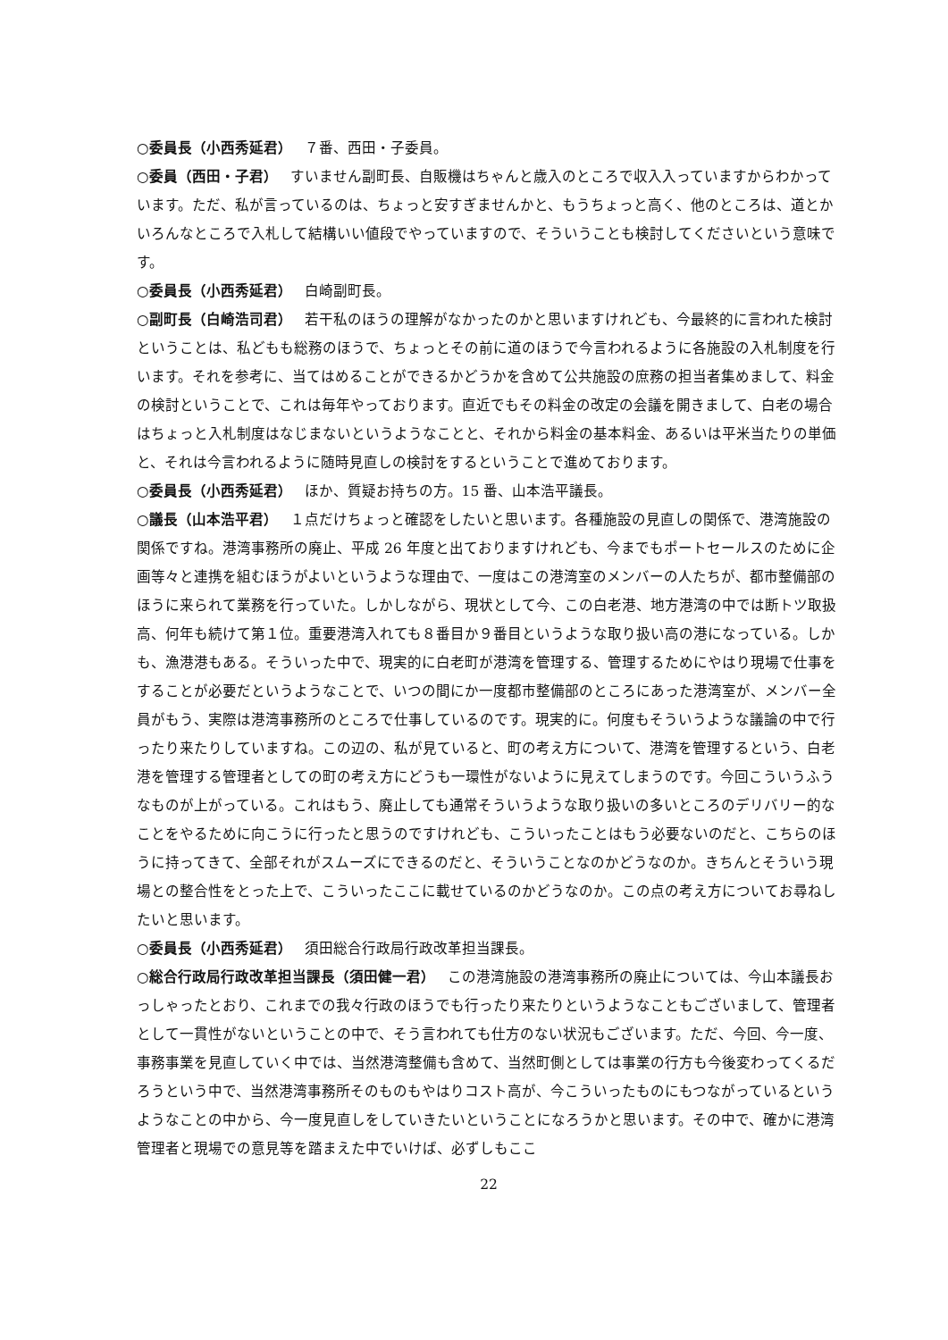○委員長（小西秀延君） ７番、西田・子委員。
○委員（西田・子君） すいません副町長、自販機はちゃんと歳入のところで収入入っていますからわかっています。ただ、私が言っているのは、ちょっと安すぎませんかと、もうちょっと高く、他のところは、道とかいろんなところで入札して結構いい値段でやっていますので、そういうことも検討してくださいという意味です。
○委員長（小西秀延君） 白崎副町長。
○副町長（白崎浩司君） 若干私のほうの理解がなかったのかと思いますけれども、今最終的に言われた検討ということは、私どもも総務のほうで、ちょっとその前に道のほうで今言われるように各施設の入札制度を行います。それを参考に、当てはめることができるかどうかを含めて公共施設の庶務の担当者集めまして、料金の検討ということで、これは毎年やっております。直近でもその料金の改定の会議を開きまして、白老の場合はちょっと入札制度はなじまないというようなことと、それから料金の基本料金、あるいは平米当たりの単価と、それは今言われるように随時見直しの検討をするということで進めております。
○委員長（小西秀延君） ほか、質疑お持ちの方。15 番、山本浩平議長。
○議長（山本浩平君） １点だけちょっと確認をしたいと思います。各種施設の見直しの関係で、港湾施設の関係ですね。港湾事務所の廃止、平成 26 年度と出ておりますけれども、今までもポートセールスのために企画等々と連携を組むほうがよいというような理由で、一度はこの港湾室のメンバーの人たちが、都市整備部のほうに来られて業務を行っていた。しかしながら、現状として今、この白老港、地方港湾の中では断トツ取扱高、何年も続けて第１位。重要港湾入れても８番目か９番目というような取り扱い高の港になっている。しかも、漁港港もある。そういった中で、現実的に白老町が港湾を管理する、管理するためにやはり現場で仕事をすることが必要だというようなことで、いつの間にか一度都市整備部のところにあった港湾室が、メンバー全員がもう、実際は港湾事務所のところで仕事しているのです。現実的に。何度もそういうような議論の中で行ったり来たりしていますね。この辺の、私が見ていると、町の考え方について、港湾を管理するという、白老港を管理する管理者としての町の考え方にどうも一環性がないように見えてしまうのです。今回こういうふうなものが上がっている。これはもう、廃止しても通常そういうような取り扱いの多いところのデリバリー的なことをやるために向こうに行ったと思うのですけれども、こういったことはもう必要ないのだと、こちらのほうに持ってきて、全部それがスムーズにできるのだと、そういうことなのかどうなのか。きちんとそういう現場との整合性をとった上で、こういったここに載せているのかどうなのか。この点の考え方についてお尋ねしたいと思います。
○委員長（小西秀延君） 須田総合行政局行政改革担当課長。
○総合行政局行政改革担当課長（須田健一君） この港湾施設の港湾事務所の廃止については、今山本議長おっしゃったとおり、これまでの我々行政のほうでも行ったり来たりというようなこともございまして、管理者として一貫性がないということの中で、そう言われても仕方のない状況もございます。ただ、今回、今一度、事務事業を見直していく中では、当然港湾整備も含めて、当然町側としては事業の行方も今後変わってくるだろうという中で、当然港湾事務所そのものもやはりコスト高が、今こういったものにもつながっているというようなことの中から、今一度見直しをしていきたいということになろうかと思います。その中で、確かに港湾管理者と現場での意見等を踏まえた中でいけば、必ずしもここ
22